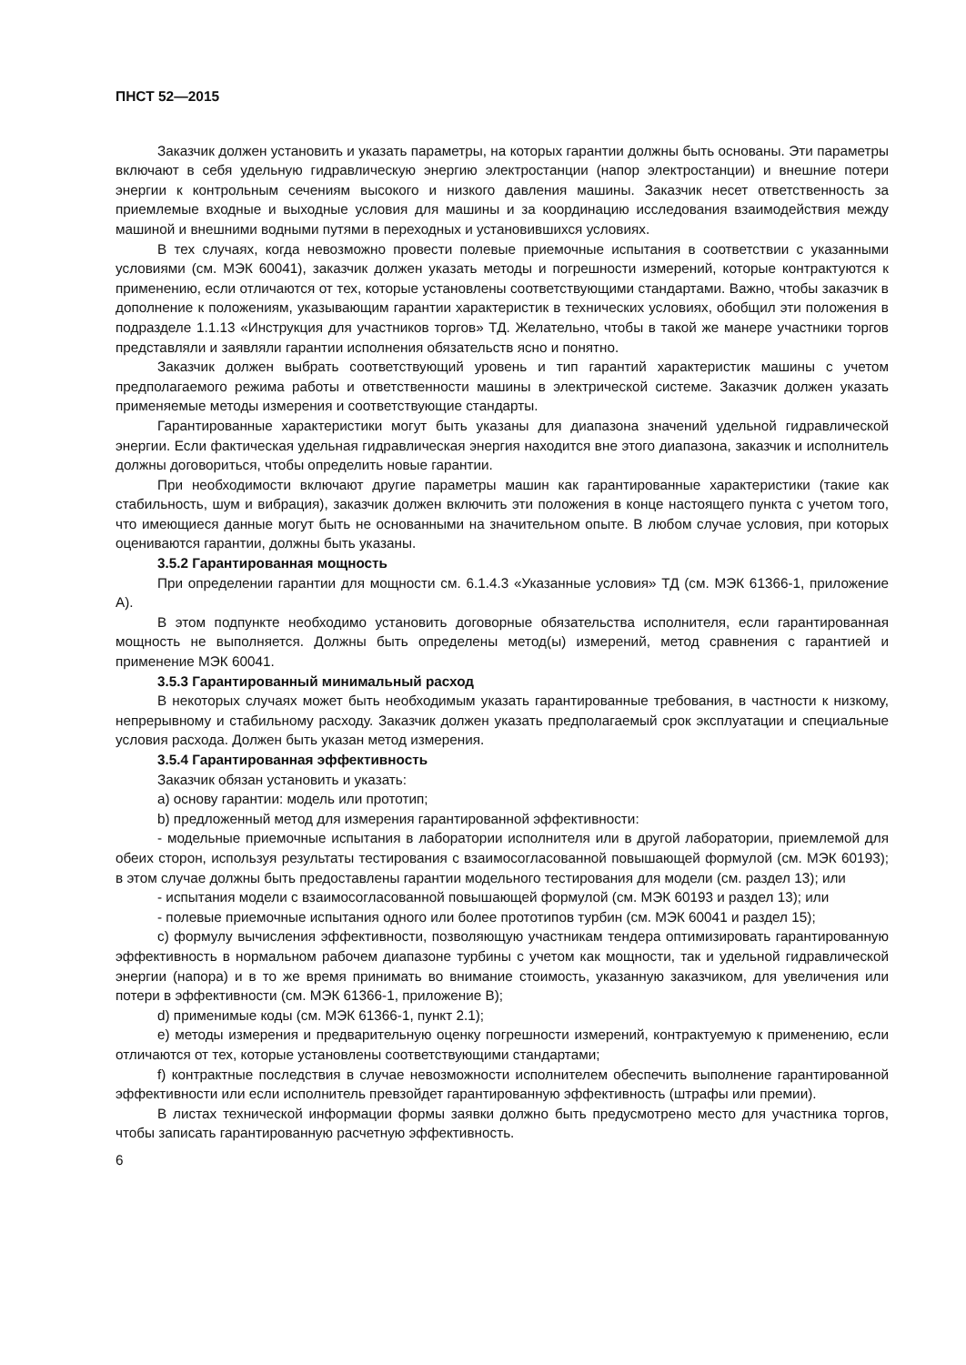ПНСТ 52—2015
Заказчик должен установить и указать параметры, на которых гарантии должны быть основаны. Эти параметры включают в себя удельную гидравлическую энергию электростанции (напор электростанции) и внешние потери энергии к контрольным сечениям высокого и низкого давления машины. Заказчик несет ответственность за приемлемые входные и выходные условия для машины и за координацию исследования взаимодействия между машиной и внешними водными путями в переходных и установившихся условиях.
В тех случаях, когда невозможно провести полевые приемочные испытания в соответствии с указанными условиями (см. МЭК 60041), заказчик должен указать методы и погрешности измерений, которые контрактуются к применению, если отличаются от тех, которые установлены соответствующими стандартами. Важно, чтобы заказчик в дополнение к положениям, указывающим гарантии характеристик в технических условиях, обобщил эти положения в подразделе 1.1.13 «Инструкция для участников торгов» ТД. Желательно, чтобы в такой же манере участники торгов представляли и заявляли гарантии исполнения обязательств ясно и понятно.
Заказчик должен выбрать соответствующий уровень и тип гарантий характеристик машины с учетом предполагаемого режима работы и ответственности машины в электрической системе. Заказчик должен указать применяемые методы измерения и соответствующие стандарты.
Гарантированные характеристики могут быть указаны для диапазона значений удельной гидравлической энергии. Если фактическая удельная гидравлическая энергия находится вне этого диапазона, заказчик и исполнитель должны договориться, чтобы определить новые гарантии.
При необходимости включают другие параметры машин как гарантированные характеристики (такие как стабильность, шум и вибрация), заказчик должен включить эти положения в конце настоящего пункта с учетом того, что имеющиеся данные могут быть не основанными на значительном опыте. В любом случае условия, при которых оцениваются гарантии, должны быть указаны.
3.5.2 Гарантированная мощность
При определении гарантии для мощности см. 6.1.4.3 «Указанные условия» ТД (см. МЭК 61366-1, приложение А).
В этом подпункте необходимо установить договорные обязательства исполнителя, если гарантированная мощность не выполняется. Должны быть определены метод(ы) измерений, метод сравнения с гарантией и применение МЭК 60041.
3.5.3 Гарантированный минимальный расход
В некоторых случаях может быть необходимым указать гарантированные требования, в частности к низкому, непрерывному и стабильному расходу. Заказчик должен указать предполагаемый срок эксплуатации и специальные условия расхода. Должен быть указан метод измерения.
3.5.4 Гарантированная эффективность
Заказчик обязан установить и указать:
a) основу гарантии: модель или прототип;
b) предложенный метод для измерения гарантированной эффективности:
- модельные приемочные испытания в лаборатории исполнителя или в другой лаборатории, приемлемой для обеих сторон, используя результаты тестирования с взаимосогласованной повышающей формулой (см. МЭК 60193); в этом случае должны быть предоставлены гарантии модельного тестирования для модели (см. раздел 13); или
- испытания модели с взаимосогласованной повышающей формулой (см. МЭК 60193 и раздел 13); или
- полевые приемочные испытания одного или более прототипов турбин (см. МЭК 60041 и раздел 15);
c) формулу вычисления эффективности, позволяющую участникам тендера оптимизировать гарантированную эффективность в нормальном рабочем диапазоне турбины с учетом как мощности, так и удельной гидравлической энергии (напора) и в то же время принимать во внимание стоимость, указанную заказчиком, для увеличения или потери в эффективности (см. МЭК 61366-1, приложение В);
d) применимые коды (см. МЭК 61366-1, пункт 2.1);
e) методы измерения и предварительную оценку погрешности измерений, контрактуемую к применению, если отличаются от тех, которые установлены соответствующими стандартами;
f) контрактные последствия в случае невозможности исполнителем обеспечить выполнение гарантированной эффективности или если исполнитель превзойдет гарантированную эффективность (штрафы или премии).
В листах технической информации формы заявки должно быть предусмотрено место для участника торгов, чтобы записать гарантированную расчетную эффективность.
6